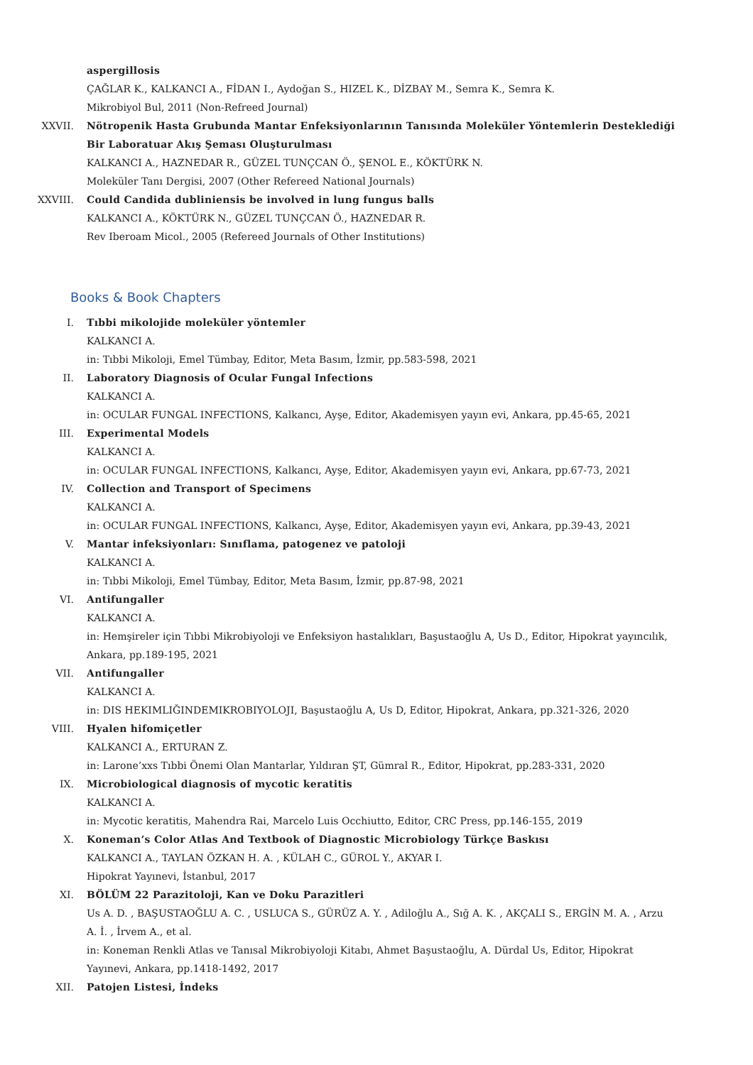aspergillosis
ÇAĞLAR K., KALKANCI A., FİDAN I., Aydoğan S., HIZEL K., DİZBAY M., Semra K., Semra K.
Mikrobiyol Bul, 2011 (Non-Refreed Journal)
XXVII. Nötropenik Hasta Grubunda Mantar Enfeksiyonlarının Tanısında Moleküler Yöntemlerin Desteklediği Bir Laboratuar Akış Şeması Oluşturulması
KALKANCI A., HAZNEDAR R., GÜZEL TUNÇCAN Ö., ŞENOL E., KÖKTÜRK N.
Moleküler Tanı Dergisi, 2007 (Other Refereed National Journals)
XXVIII. Could Candida dubliniensis be involved in lung fungus balls
KALKANCI A., KÖKTÜRK N., GÜZEL TUNÇCAN Ö., HAZNEDAR R.
Rev Iberoam Micol., 2005 (Refereed Journals of Other Institutions)
Books & Book Chapters
I. Tıbbi mikolojide moleküler yöntemler
KALKANCI A.
in: Tıbbi Mikoloji, Emel Tümbay, Editor, Meta Basım, İzmir, pp.583-598, 2021
II. Laboratory Diagnosis of Ocular Fungal Infections
KALKANCI A.
in: OCULAR FUNGAL INFECTIONS, Kalkancı, Ayşe, Editor, Akademisyen yayın evi, Ankara, pp.45-65, 2021
III. Experimental Models
KALKANCI A.
in: OCULAR FUNGAL INFECTIONS, Kalkancı, Ayşe, Editor, Akademisyen yayın evi, Ankara, pp.67-73, 2021
IV. Collection and Transport of Specimens
KALKANCI A.
in: OCULAR FUNGAL INFECTIONS, Kalkancı, Ayşe, Editor, Akademisyen yayın evi, Ankara, pp.39-43, 2021
V. Mantar infeksiyonları: Sınıflama, patogenez ve patoloji
KALKANCI A.
in: Tıbbi Mikoloji, Emel Tümbay, Editor, Meta Basım, İzmir, pp.87-98, 2021
VI. Antifungaller
KALKANCI A.
in: Hemşireler için Tıbbi Mikrobiyoloji ve Enfeksiyon hastalıkları, Başustaoğlu A, Us D., Editor, Hipokrat yayıncılık, Ankara, pp.189-195, 2021
VII. Antifungaller
KALKANCI A.
in: DIS HEKIMLIĞINDEMIKROBIYOLOJI, Başustaoğlu A, Us D, Editor, Hipokrat, Ankara, pp.321-326, 2020
VIII. Hyalen hifomiçetler
KALKANCI A., ERTURAN Z.
in: Larone’xxs Tıbbi Önemi Olan Mantarlar, Yıldıran ŞT, Gümral R., Editor, Hipokrat, pp.283-331, 2020
IX. Microbiological diagnosis of mycotic keratitis
KALKANCI A.
in: Mycotic keratitis, Mahendra Rai, Marcelo Luis Occhiutto, Editor, CRC Press, pp.146-155, 2019
X. Koneman’s Color Atlas And Textbook of Diagnostic Microbiology Türkçe Baskısı
KALKANCI A., TAYLAN ÖZKAN H. A. , KÜLAH C., GÜROL Y., AKYAR I.
Hipokrat Yayınevi, İstanbul, 2017
XI. BÖLÜM 22 Parazitoloji, Kan ve Doku Parazitleri
Us A. D. , BAŞUSTAOĞLU A. C. , USLUCA S., GÜRÜZ A. Y. , Adiloğlu A., Sığ A. K. , AKÇALI S., ERGİN M. A. , Arzu A. İ. , İrvem A., et al.
in: Koneman Renkli Atlas ve Tanısal Mikrobiyoloji Kitabı, Ahmet Başustaoğlu, A. Dürdal Us, Editor, Hipokrat Yayınevi, Ankara, pp.1418-1492, 2017
XII. Patojen Listesi, İndeks